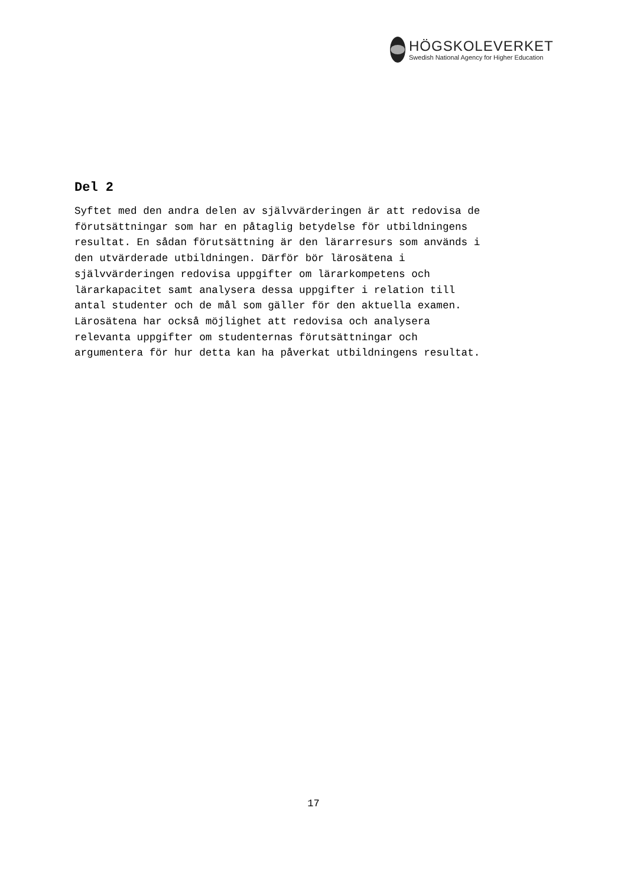HÖGSKOLEVERKET
Swedish National Agency for Higher Education
Del 2
Syftet med den andra delen av självvärderingen är att redovisa de förutsättningar som har en påtaglig betydelse för utbildningens resultat. En sådan förutsättning är den lärarresurs som används i den utvärderade utbildningen. Därför bör lärosätena i självvärderingen redovisa uppgifter om lärarkompetens och lärarkapacitet samt analysera dessa uppgifter i relation till antal studenter och de mål som gäller för den aktuella examen. Lärosätena har också möjlighet att redovisa och analysera relevanta uppgifter om studenternas förutsättningar och argumentera för hur detta kan ha påverkat utbildningens resultat.
17